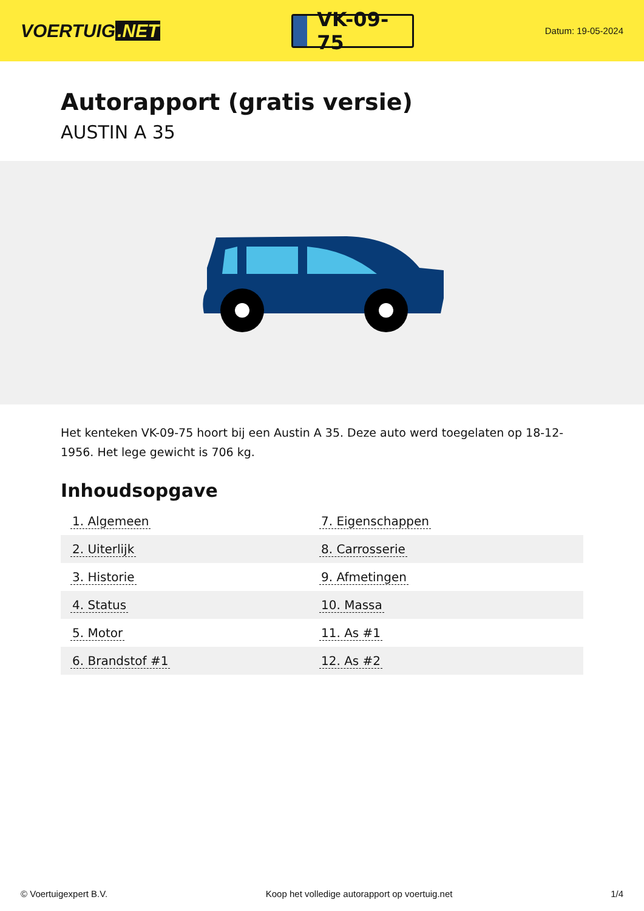VOERTUIG.NET
VK-09-75
Datum: 19-05-2024
Autorapport (gratis versie)
AUSTIN A 35
Het kenteken VK-09-75 hoort bij een Austin A 35. Deze auto werd toegelaten op 18-12-1956. Het lege gewicht is 706 kg.
Inhoudsopgave
| 1. Algemeen | 7. Eigenschappen |
| 2. Uiterlijk | 8. Carrosserie |
| 3. Historie | 9. Afmetingen |
| 4. Status | 10. Massa |
| 5. Motor | 11. As #1 |
| 6. Brandstof #1 | 12. As #2 |
© Voertuigexpert B.V. Koop het volledige autorapport op voertuig.net 1/4